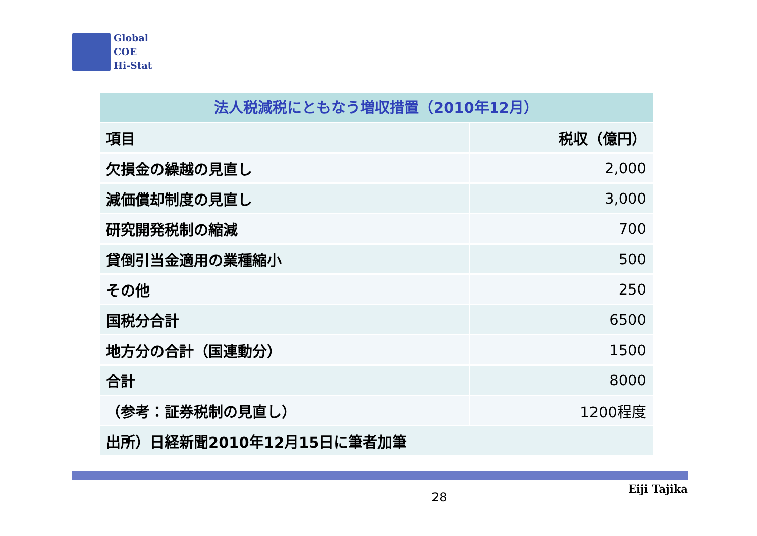Global
COE
Hi-Stat
法人税減税にともなう増収措置（2010年12月）
| 項目 | 税収（億円） |
| 欠損金の繰越の見直し | 2,000 |
| 減価償却制度の見直し | 3,000 |
| 研究開発税制の縮減 | 700 |
| 貸倒引当金適用の業種縮小 | 500 |
| その他 | 250 |
| 国税分合計 | 6500 |
| 地方分の合計（国連動分） | 1500 |
| 合計 | 8000 |
| （参考：証券税制の見直し） | 1200程度 |
| 出所）日経新聞2010年12月15日に筆者加筆 | |
28
Eiji Tajika